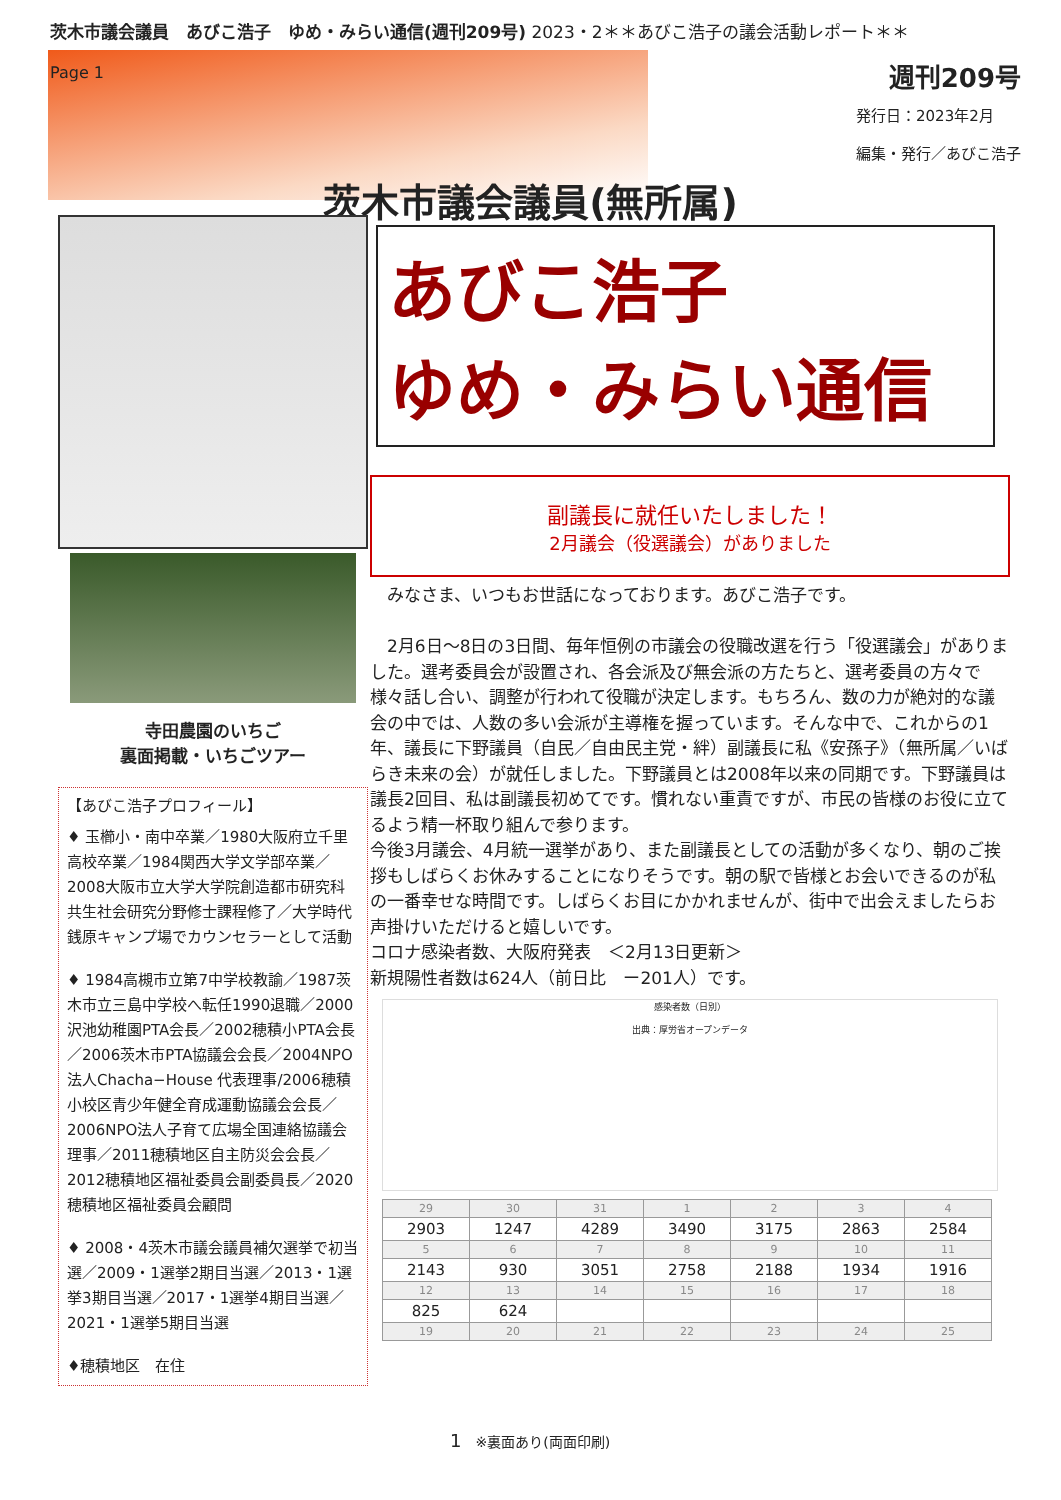茨木市議会議員　あびこ浩子　ゆめ・みらい通信(週刊209号) 2023・2＊＊あびこ浩子の議会活動レポート＊＊
Page 1
週刊209号
発行日：2023年2月
編集・発行／あびこ浩子
茨木市議会議員(無所属)
寺田農園のいちご
裏面掲載・いちごツアー
【あびこ浩子プロフィール】
♦ 玉櫛小・南中卒業／1980大阪府立千里高校卒業／1984関西大学文学部卒業／2008大阪市立大学大学院創造都市研究科共生社会研究分野修士課程修了／大学時代銭原キャンプ場でカウンセラーとして活動
♦ 1984高槻市立第7中学校教諭／1987茨木市立三島中学校へ転任1990退職／2000沢池幼稚園PTA会長／2002穂積小PTA会長／2006茨木市PTA協議会会長／2004NPO法人Chacha−House 代表理事/2006穂積小校区青少年健全育成運動協議会会長／2006NPO法人子育て広場全国連絡協議会理事／2011穂積地区自主防災会会長／2012穂積地区福祉委員会副委員長／2020穂積地区福祉委員会顧問
♦ 2008・4茨木市議会議員補欠選挙で初当選／2009・1選挙2期目当選／2013・1選挙3期目当選／2017・1選挙4期目当選／2021・1選挙5期目当選
♦穂積地区　在住
あびこ浩子
ゆめ・みらい通信
副議長に就任いたしました！
2月議会（役選議会）がありました
　みなさま、いつもお世話になっております。あびこ浩子です。
　2月6日〜8日の3日間、毎年恒例の市議会の役職改選を行う「役選議会」がありました。選考委員会が設置され、各会派及び無会派の方たちと、選考委員の方々で様々話し合い、調整が行われて役職が決定します。もちろん、数の力が絶対的な議会の中では、人数の多い会派が主導権を握っています。そんな中で、これからの1年、議長に下野議員（自民／自由民主党・絆）副議長に私《安孫子》（無所属／いばらき未来の会）が就任しました。下野議員とは2008年以来の同期です。下野議員は議長2回目、私は副議長初めてです。慣れない重責ですが、市民の皆様のお役に立てるよう精一杯取り組んで参ります。
今後3月議会、4月統一選挙があり、また副議長としての活動が多くなり、朝のご挨拶もしばらくお休みすることになりそうです。朝の駅で皆様とお会いできるのが私の一番幸せな時間です。しばらくお目にかかれませんが、街中で出会えましたらお声掛けいただけると嬉しいです。
コロナ感染者数、大阪府発表　＜2月13日更新＞
新規陽性者数は624人（前日比　ー201人）です。
感染者数（日別）
出典：厚労省オープンデータ
| 29 | 30 | 31 | 1 | 2 | 3 | 4 |
| 2903 | 1247 | 4289 | 3490 | 3175 | 2863 | 2584 |
| 5 | 6 | 7 | 8 | 9 | 10 | 11 |
| 2143 | 930 | 3051 | 2758 | 2188 | 1934 | 1916 |
| 12 | 13 | 14 | 15 | 16 | 17 | 18 |
| 825 | 624 | | | | | |
| 19 | 20 | 21 | 22 | 23 | 24 | 25 |
1　※裏面あり(両面印刷)